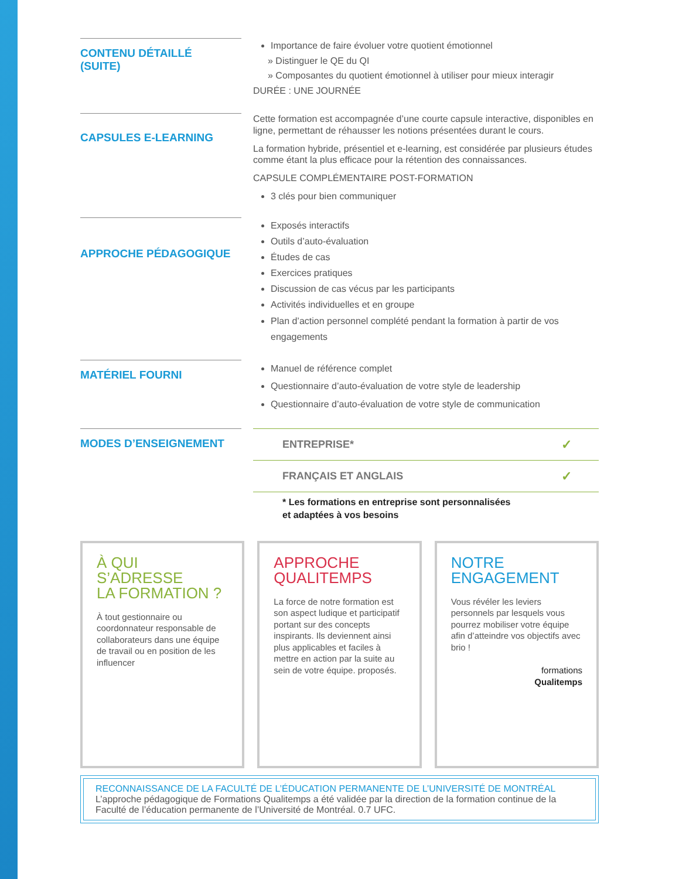CONTENU DÉTAILLÉ
(SUITE)
Importance de faire évoluer votre quotient émotionnel
» Distinguer le QE du QI
» Composantes du quotient émotionnel à utiliser pour mieux interagir
DURÉE : UNE JOURNÉE
CAPSULES E-LEARNING
Cette formation est accompagnée d’une courte capsule interactive, disponibles en ligne, permettant de réhausser les notions présentées durant le cours.
La formation hybride, présentiel et e-learning, est considérée par plusieurs études comme étant la plus efficace pour la rétention des connaissances.
CAPSULE COMPLÉMENTAIRE POST-FORMATION
3 clés pour bien communiquer
APPROCHE PÉDAGOGIQUE
Exposés interactifs
Outils d’auto-évaluation
Études de cas
Exercices pratiques
Discussion de cas vécus par les participants
Activités individuelles et en groupe
Plan d’action personnel complété pendant la formation à partir de vos engagements
MATÉRIEL FOURNI
Manuel de référence complet
Questionnaire d’auto-évaluation de votre style de leadership
Questionnaire d’auto-évaluation de votre style de communication
MODES D’ENSEIGNEMENT
| ENTREPRISE* | ✓ |
| FRANÇAIS ET ANGLAIS | ✓ |
* Les formations en entreprise sont personnalisées
et adaptées à vos besoins
À QUI S’ADRESSE
LA FORMATION ?
À tout gestionnaire ou coordonnateur responsable de collaborateurs dans une équipe de travail ou en position de les influencer
APPROCHE
QUALITEMPS
La force de notre formation est son aspect ludique et participatif portant sur des concepts inspirants. Ils deviennent ainsi plus applicables et faciles à mettre en action par la suite au sein de votre équipe. proposés.
NOTRE
ENGAGEMENT
Vous révéler les leviers personnels par lesquels vous pourrez mobiliser votre équipe afin d’atteindre vos objectifs avec brio !
formations
Qualitemps
RECONNAISSANCE DE LA FACULTÉ DE L’ÉDUCATION PERMANENTE DE L’UNIVERSITÉ DE MONTRÉAL
L’approche pédagogique de Formations Qualitemps a été validée par la direction de la formation continue de la Faculté de l’éducation permanente de l’Université de Montréal. 0.7 UFC.